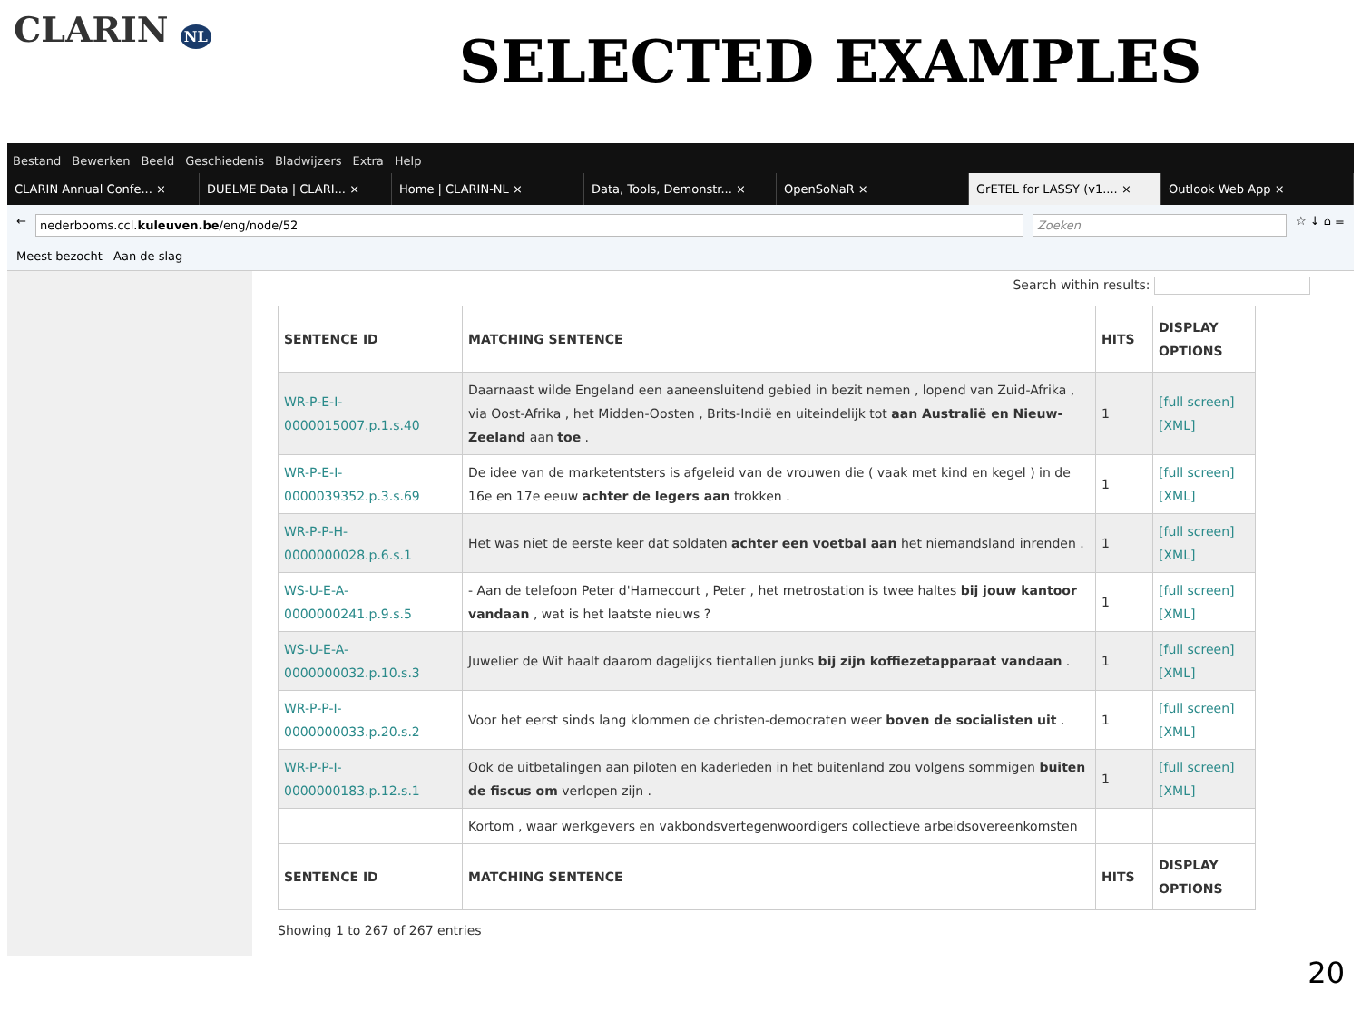CLARIN NL
SELECTED EXAMPLES
Bestand Bewerken Beeld Geschiedenis Bladwijzers Extra Help
CLARIN Annual Confe... × DUELME Data | CLARI... × Home | CLARIN-NL × Data, Tools, Demonstr... × OpenSoNaR × GrETEL for LASSY (v1.... × Outlook Web App ×
←
nederbooms.ccl.kuleuven.be/eng/node/52
Zoeken
☆ ↓ ⌂ ≡
Meest bezocht Aan de slag
Search within results:
| SENTENCE ID | MATCHING SENTENCE | HITS | DISPLAY OPTIONS |
| --- | --- | --- | --- |
| WR-P-E-I-0000015007.p.1.s.40 | Daarnaast wilde Engeland een aaneensluitend gebied in bezit nemen , lopend van Zuid-Afrika , via Oost-Afrika , het Midden-Oosten , Brits-Indië en uiteindelijk tot aan Australië en Nieuw-Zeeland aan toe . | 1 | [full screen] [XML] |
| WR-P-E-I-0000039352.p.3.s.69 | De idee van de marketentsters is afgeleid van de vrouwen die ( vaak met kind en kegel ) in de 16e en 17e eeuw achter de legers aan trokken . | 1 | [full screen] [XML] |
| WR-P-P-H-0000000028.p.6.s.1 | Het was niet de eerste keer dat soldaten achter een voetbal aan het niemandsland inrenden . | 1 | [full screen] [XML] |
| WS-U-E-A-0000000241.p.9.s.5 | - Aan de telefoon Peter d'Hamecourt , Peter , het metrostation is twee haltes bij jouw kantoor vandaan , wat is het laatste nieuws ? | 1 | [full screen] [XML] |
| WS-U-E-A-0000000032.p.10.s.3 | Juwelier de Wit haalt daarom dagelijks tientallen junks bij zijn koffiezetapparaat vandaan . | 1 | [full screen] [XML] |
| WR-P-P-I-0000000033.p.20.s.2 | Voor het eerst sinds lang klommen de christen-democraten weer boven de socialisten uit . | 1 | [full screen] [XML] |
| WR-P-P-I-0000000183.p.12.s.1 | Ook de uitbetalingen aan piloten en kaderleden in het buitenland zou volgens sommigen buiten de fiscus om verlopen zijn . | 1 | [full screen] [XML] |
| | Kortom , waar werkgevers en vakbondsvertegenwoordigers collectieve arbeidsovereenkomsten | | |
| SENTENCE ID | MATCHING SENTENCE | HITS | DISPLAY OPTIONS |
Showing 1 to 267 of 267 entries
20